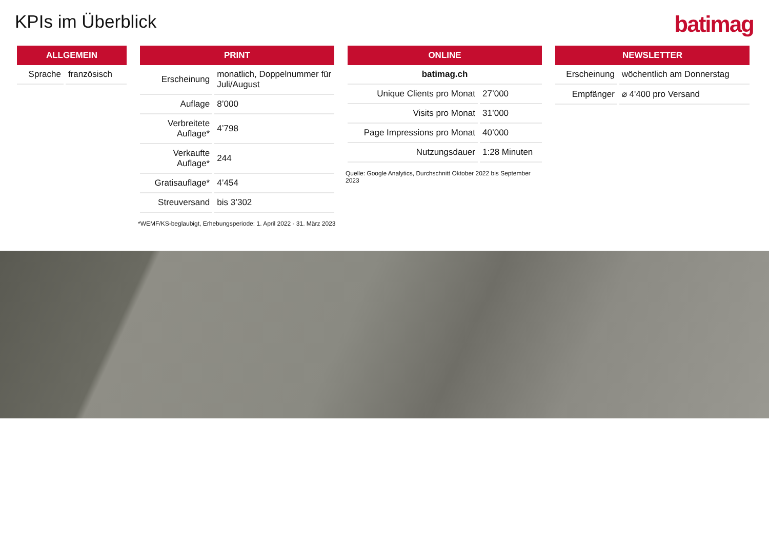KPIs im Überblick
batimag
| ALLGEMEIN | |
| --- | --- |
| Sprache | französisch |
| PRINT | |
| --- | --- |
| Erscheinung | monatlich, Doppelnummer für Juli/August |
| Auflage | 8’000 |
| Verbreitete Auflage* | 4’798 |
| Verkaufte Auflage* | 244 |
| Gratisauflage* | 4’454 |
| Streuversand | bis 3’302 |
*WEMF/KS-beglaubigt, Erhebungsperiode: 1. April 2022 - 31. März 2023
| ONLINE | |
| --- | --- |
| batimag.ch | |
| Unique Clients pro Monat | 27’000 |
| Visits pro Monat | 31’000 |
| Page Impressions pro Monat | 40’000 |
| Nutzungsdauer | 1:28 Minuten |
Quelle: Google Analytics, Durchschnitt Oktober 2022 bis September 2023
| NEWSLETTER | |
| --- | --- |
| Erscheinung | wöchentlich am Donnerstag |
| Empfänger | ⌀ 4'400 pro Versand |